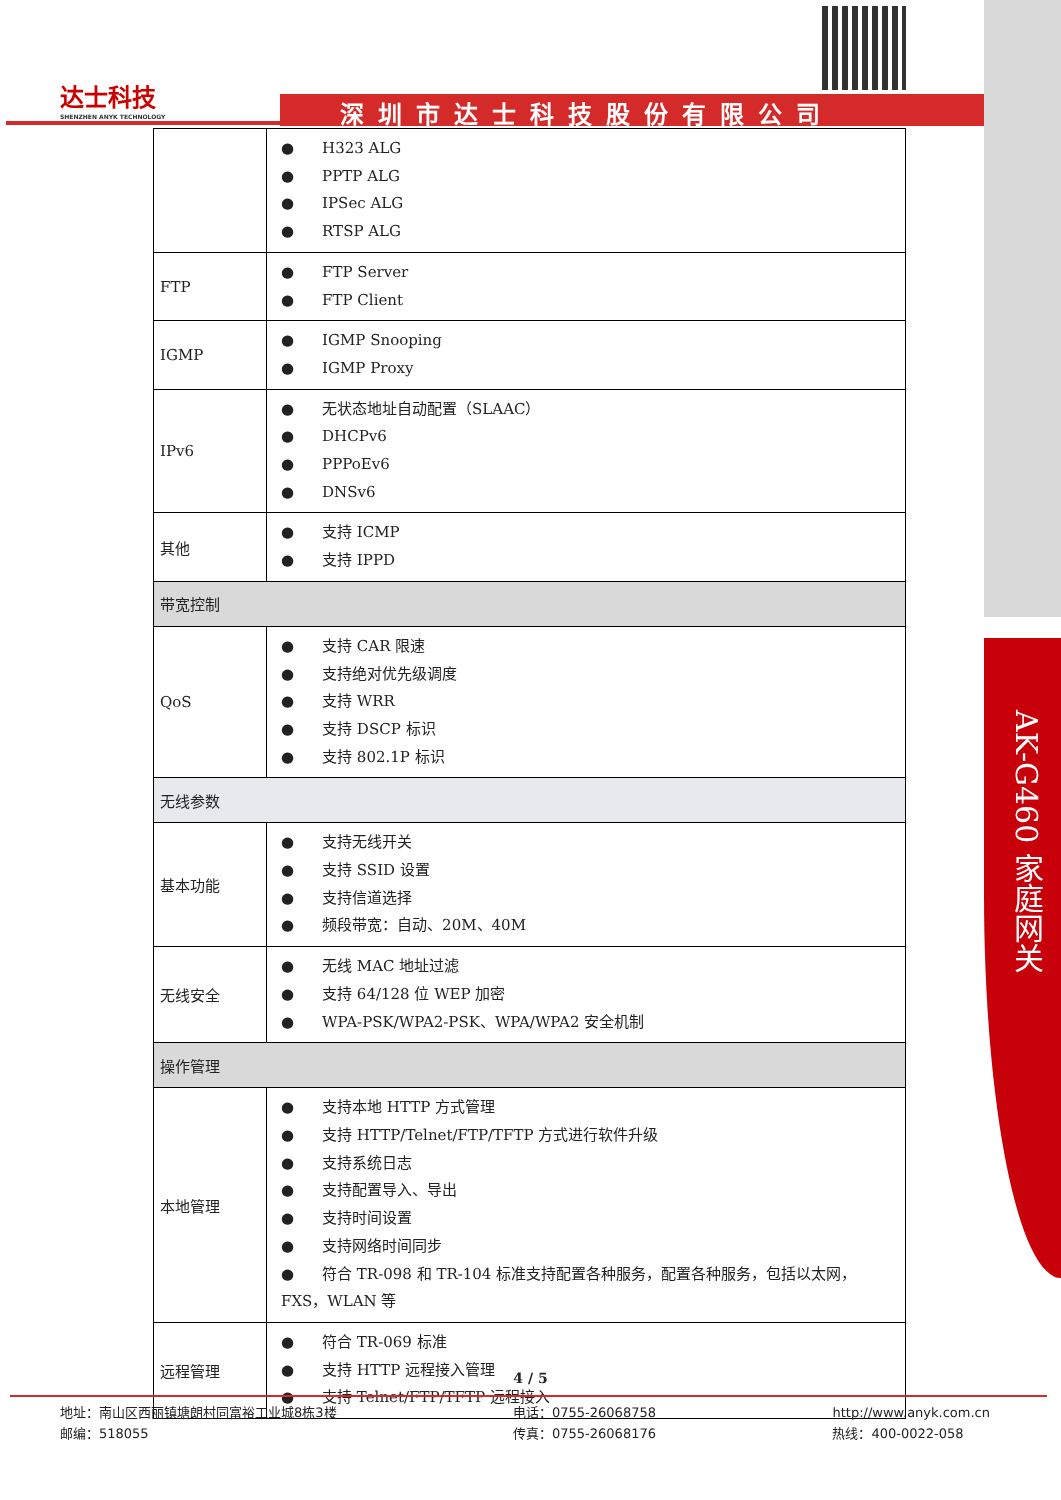AK-G460 家庭网关
达士科技
SHENZHEN ANYK TECHNOLOGY
深圳市达士科技股份有限公司
| | H323 ALG PPTP ALG IPSec ALG RTSP ALG |
| FTP | FTP Server FTP Client |
| IGMP | IGMP Snooping IGMP Proxy |
| IPv6 | 无状态地址自动配置（SLAAC） DHCPv6 PPPoEv6 DNSv6 |
| 其他 | 支持 ICMP 支持 IPPD |
| 带宽控制 | |
| QoS | 支持 CAR 限速 支持绝对优先级调度 支持 WRR 支持 DSCP 标识 支持 802.1P 标识 |
| 无线参数 | |
| 基本功能 | 支持无线开关 支持 SSID 设置 支持信道选择 频段带宽：自动、20M、40M |
| 无线安全 | 无线 MAC 地址过滤 支持 64/128 位 WEP 加密 WPA-PSK/WPA2-PSK、WPA/WPA2 安全机制 |
| 操作管理 | |
| 本地管理 | 支持本地 HTTP 方式管理 支持 HTTP/Telnet/FTP/TFTP 方式进行软件升级 支持系统日志 支持配置导入、导出 支持时间设置 支持网络时间同步 符合 TR-098 和 TR-104 标准支持配置各种服务，配置各种服务，包括以太网，FXS，WLAN 等 |
| 远程管理 | 符合 TR-069 标准 支持 HTTP 远程接入管理 支持 Telnet/FTP/TFTP 远程接入 |
4 / 5
地址：南山区西丽镇塘朗村同富裕工业城8栋3楼
邮编：518055
电话：0755-26068758
传真：0755-26068176
http://www.anyk.com.cn
热线：400-0022-058